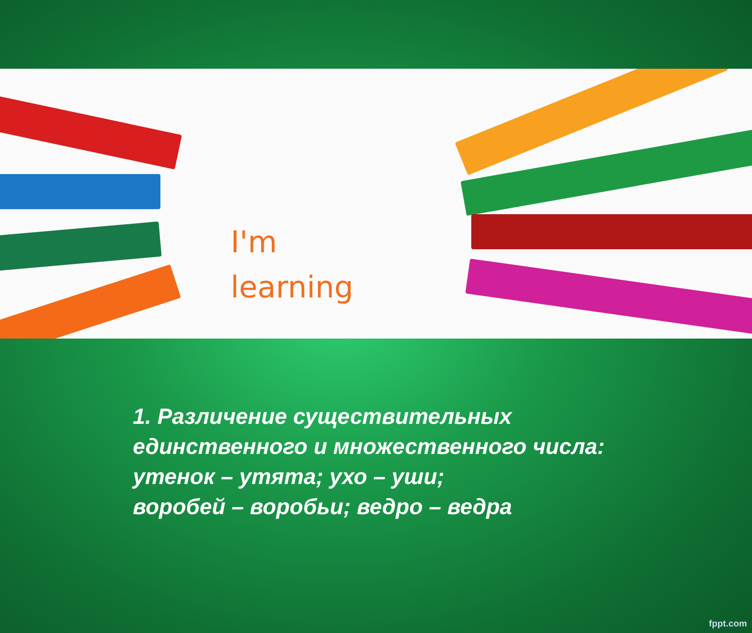I'm
learning
1. Различение существительных
единственного и множественного числа:
утенок – утята; ухо – уши;
воробей – воробьи; ведро – ведра
fppt.com